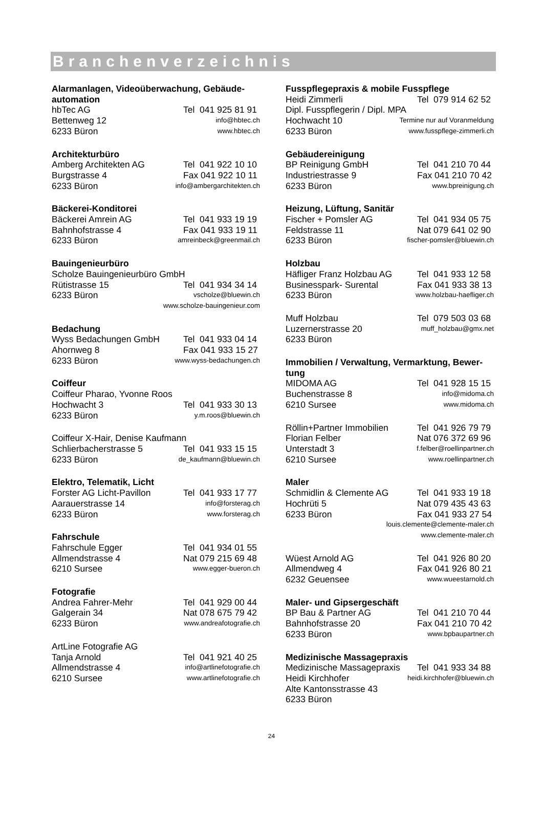Branchenverzeichnis
Alarmanlagen, Videoüberwachung, Gebäude-automation
hbTec AG Tel 041 925 81 91
Bettenweg 12 info@hbtec.ch
6233 Büron www.hbtec.ch
Architekturbüro
Amberg Architekten AG Tel 041 922 10 10
Burgstrasse 4 Fax 041 922 10 11
6233 Büron info@ambergarchitekten.ch
Bäckerei-Konditorei
Bäckerei Amrein AG Tel 041 933 19 19
Bahnhofstrasse 4 Fax 041 933 19 11
6233 Büron amreinbeck@greenmail.ch
Bauingenieurbüro
Scholze Bauingenieurbüro GmbH
Rütistrasse 15 Tel 041 934 34 14
6233 Büron vscholze@bluewin.ch
www.scholze-bauingenieur.com
Bedachung
Wyss Bedachungen GmbH Tel 041 933 04 14
Ahornweg 8 Fax 041 933 15 27
6233 Büron www.wyss-bedachungen.ch
Coiffeur
Coiffeur Pharao, Yvonne Roos
Hochwacht 3 Tel 041 933 30 13
6233 Büron y.m.roos@bluewin.ch
Coiffeur X-Hair, Denise Kaufmann
Schlierbacherstrasse 5 Tel 041 933 15 15
6233 Büron de_kaufmann@bluewin.ch
Elektro, Telematik, Licht
Forster AG Licht-Pavillon Tel 041 933 17 77
Aarauerstrasse 14 info@forsterag.ch
6233 Büron www.forsterag.ch
Fahrschule
Fahrschule Egger Tel 041 934 01 55
Allmendstrasse 4 Nat 079 215 69 48
6210 Sursee www.egger-bueron.ch
Fotografie
Andrea Fahrer-Mehr Tel 041 929 00 44
Galgerain 34 Nat 078 675 79 42
6233 Büron www.andreafotografie.ch
ArtLine Fotografie AG
Tanja Arnold Tel 041 921 40 25
Allmendstrasse 4 info@artlinefotografie.ch
6210 Sursee www.artlinefotografie.ch
Fusspflegepraxis & mobile Fusspflege
Heidi Zimmerli Tel 079 914 62 52
Dipl. Fusspflegerin / Dipl. MPA
Hochwacht 10 Termine nur auf Voranmeldung
6233 Büron www.fusspflege-zimmerli.ch
Gebäudereinigung
BP Reinigung GmbH Tel 041 210 70 44
Industriestrasse 9 Fax 041 210 70 42
6233 Büron www.bpreinigung.ch
Heizung, Lüftung, Sanitär
Fischer + Pomsler AG Tel 041 934 05 75
Feldstrasse 11 Nat 079 641 02 90
6233 Büron fischer-pomsler@bluewin.ch
Holzbau
Häfliger Franz Holzbau AG Tel 041 933 12 58
Businesspark- Surental Fax 041 933 38 13
6233 Büron www.holzbau-haefliger.ch
Muff Holzbau Tel 079 503 03 68
Luzernerstrasse 20 muff_holzbau@gmx.net
6233 Büron
Immobilien / Verwaltung, Vermarktung, Bewer-tung
MIDOMA AG Tel 041 928 15 15
Buchenstrasse 8 info@midoma.ch
6210 Sursee www.midoma.ch
Röllin+Partner Immobilien Tel 041 926 79 79
Florian Felber Nat 076 372 69 96
Unterstadt 3 f.felber@roellinpartner.ch
6210 Sursee www.roellinpartner.ch
Maler
Schmidlin & Clemente AG Tel 041 933 19 18
Hochrüti 5 Nat 079 435 43 63
6233 Büron Fax 041 933 27 54
louis.clemente@clemente-maler.ch
www.clemente-maler.ch
Wüest Arnold AG Tel 041 926 80 20
Allmendweg 4 Fax 041 926 80 21
6232 Geuensee www.wueestarnold.ch
Maler- und Gipsergeschäft
BP Bau & Partner AG Tel 041 210 70 44
Bahnhofstrasse 20 Fax 041 210 70 42
6233 Büron www.bpbaupartner.ch
Medizinische Massagepraxis
Medizinische Massagepraxis Tel 041 933 34 88
Heidi Kirchhofer heidi.kirchhofer@bluewin.ch
Alte Kantonsstrasse 43
6233 Büron
24